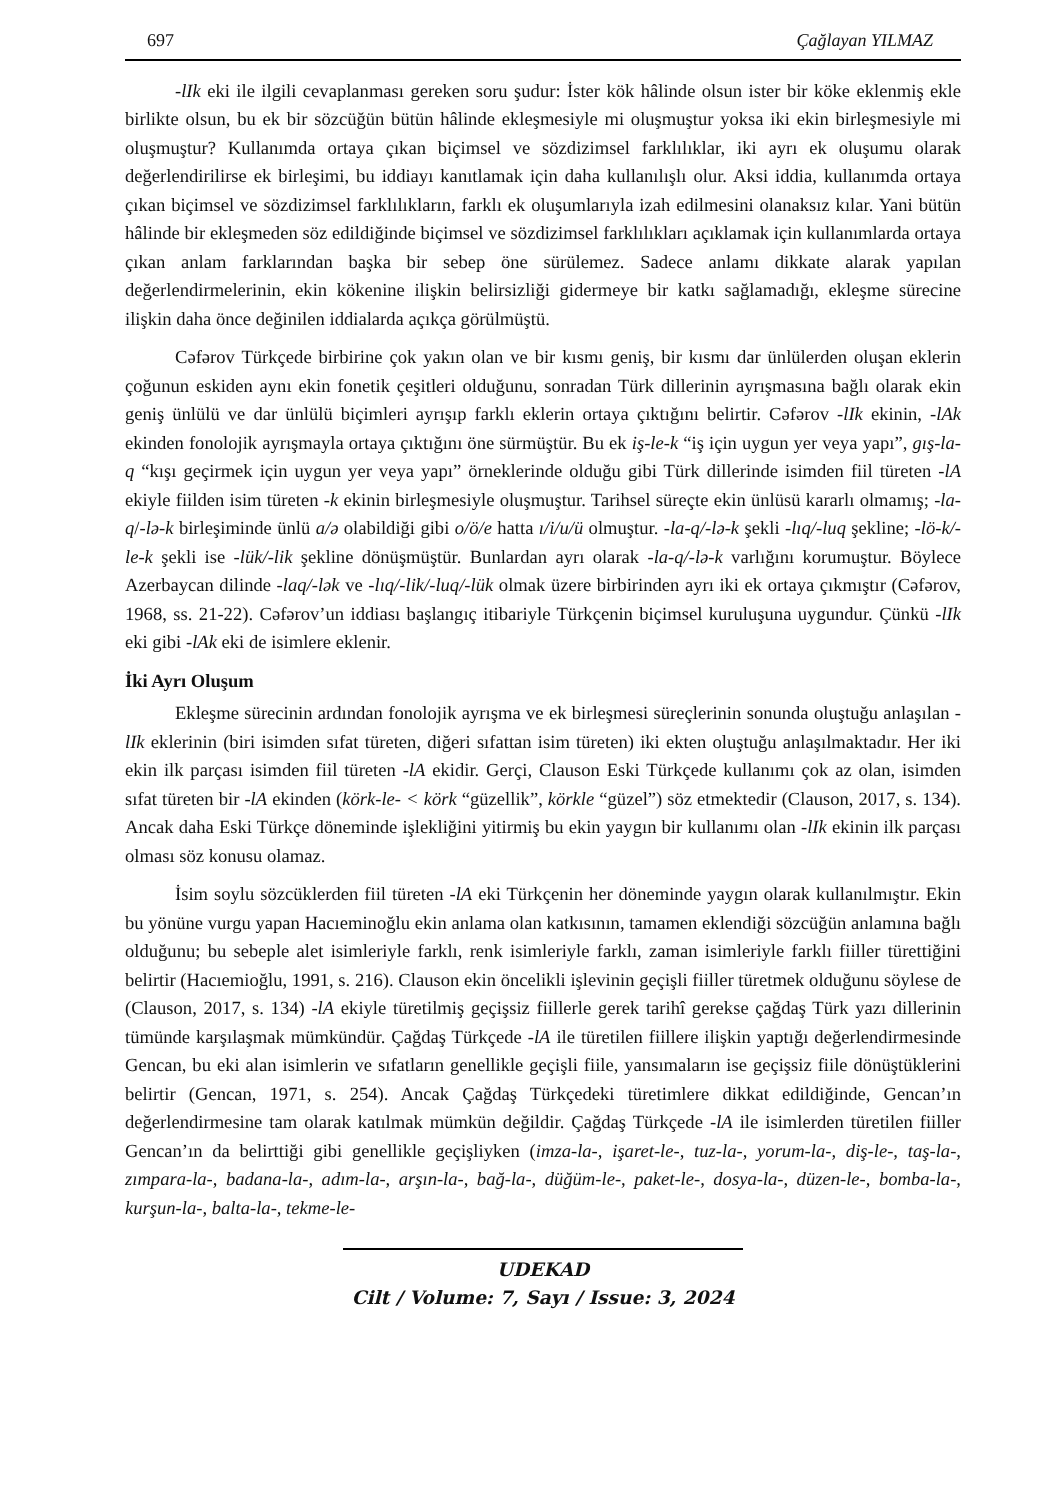697 Çağlayan YILMAZ
-lIk eki ile ilgili cevaplanması gereken soru şudur: İster kök hâlinde olsun ister bir köke eklenmiş ekle birlikte olsun, bu ek bir sözcüğün bütün hâlinde ekleşmesiyle mi oluşmuştur yoksa iki ekin birleşmesiyle mi oluşmuştur? Kullanımda ortaya çıkan biçimsel ve sözdizimsel farklılıklar, iki ayrı ek oluşumu olarak değerlendirilirse ek birleşimi, bu iddiayı kanıtlamak için daha kullanılışlı olur. Aksi iddia, kullanımda ortaya çıkan biçimsel ve sözdizimsel farklılıkların, farklı ek oluşumlarıyla izah edilmesini olanaksız kılar. Yani bütün hâlinde bir ekleşmeden söz edildiğinde biçimsel ve sözdizimsel farklılıkları açıklamak için kullanımlarda ortaya çıkan anlam farklarından başka bir sebep öne sürülemez. Sadece anlamı dikkate alarak yapılan değerlendirmelerinin, ekin kökenine ilişkin belirsizliği gidermeye bir katkı sağlamadığı, ekleşme sürecine ilişkin daha önce değinilen iddialarda açıkça görülmüştü.
Cəfərov Türkçede birbirine çok yakın olan ve bir kısmı geniş, bir kısmı dar ünlülerden oluşan eklerin çoğunun eskiden aynı ekin fonetik çeşitleri olduğunu, sonradan Türk dillerinin ayrışmasına bağlı olarak ekin geniş ünlülü ve dar ünlülü biçimleri ayrışıp farklı eklerin ortaya çıktığını belirtir. Cəfərov -lIk ekinin, -lAk ekinden fonolojik ayrışmayla ortaya çıktığını öne sürmüştür. Bu ek iş-le-k “iş için uygun yer veya yapı”, gış-la-q “kışı geçirmek için uygun yer veya yapı” örneklerinde olduğu gibi Türk dillerinde isimden fiil türeten -lA ekiyle fiilden isim türeten -k ekinin birleşmesiyle oluşmuştur. Tarihsel süreçte ekin ünlüsü kararlı olmamış; -la-q/-lə-k birleşiminde ünlü a/ə olabildiği gibi o/ö/e hatta ı/i/u/ü olmuştur. -la-q/-lə-k şekli -lıq/-luq şekline; -lö-k/-le-k şekli ise -lük/-lik şekline dönüşmüştür. Bunlardan ayrı olarak -la-q/-lə-k varlığını korumuştur. Böylece Azerbaycan dilinde -laq/-lək ve -lıq/-lik/-luq/-lük olmak üzere birbirinden ayrı iki ek ortaya çıkmıştır (Cəfərov, 1968, ss. 21-22). Cəfərov’un iddiası başlangıç itibariyle Türkçenin biçimsel kuruluşuna uygundur. Çünkü -lIk eki gibi -lAk eki de isimlere eklenir.
İki Ayrı Oluşum
Ekleşme sürecinin ardından fonolojik ayrışma ve ek birleşmesi süreçlerinin sonunda oluştuğu anlaşılan -lIk eklerinin (biri isimden sıfat türeten, diğeri sıfattan isim türeten) iki ekten oluştuğu anlaşılmaktadır. Her iki ekin ilk parçası isimden fiil türeten -lA ekidir. Gerçi, Clauson Eski Türkçede kullanımı çok az olan, isimden sıfat türeten bir -lA ekinden (körk-le- < körk “güzellik”, körkle “güzel”) söz etmektedir (Clauson, 2017, s. 134). Ancak daha Eski Türkçe döneminde işlekliğini yitirmiş bu ekin yaygın bir kullanımı olan -lIk ekinin ilk parçası olması söz konusu olamaz.
İsim soylu sözcüklerden fiil türeten -lA eki Türkçenin her döneminde yaygın olarak kullanılmıştır. Ekin bu yönüne vurgu yapan Hacıeminoğlu ekin anlama olan katkısının, tamamen eklendiği sözcüğün anlamına bağlı olduğunu; bu sebeple alet isimleriyle farklı, renk isimleriyle farklı, zaman isimleriyle farklı fiiller türettiğini belirtir (Hacıemioğlu, 1991, s. 216). Clauson ekin öncelikli işlevinin geçişli fiiller türetmek olduğunu söylese de (Clauson, 2017, s. 134) -lA ekiyle türetilmiş geçişsiz fiillerle gerek tarihî gerekse çağdaş Türk yazı dillerinin tümünde karşılaşmak mümkündür. Çağdaş Türkçede -lA ile türetilen fiillere ilişkin yaptığı değerlendirmesinde Gencan, bu eki alan isimlerin ve sıfatların genellikle geçişli fiile, yansımaların ise geçişsiz fiile dönüştüklerini belirtir (Gencan, 1971, s. 254). Ancak Çağdaş Türkçedeki türetimlere dikkat edildiğinde, Gencan’ın değerlendirmesine tam olarak katılmak mümkün değildir. Çağdaş Türkçede -lA ile isimlerden türetilen fiiller Gencan’ın da belirttiği gibi genellikle geçişliyken (imza-la-, işaret-le-, tuz-la-, yorum-la-, diş-le-, taş-la-, zımpara-la-, badana-la-, adım-la-, arşın-la-, bağ-la-, düğüm-le-, paket-le-, dosya-la-, düzen-le-, bomba-la-, kurşun-la-, balta-la-, tekme-le-
UDEKAD
Cilt / Volume: 7, Sayı / Issue: 3, 2024